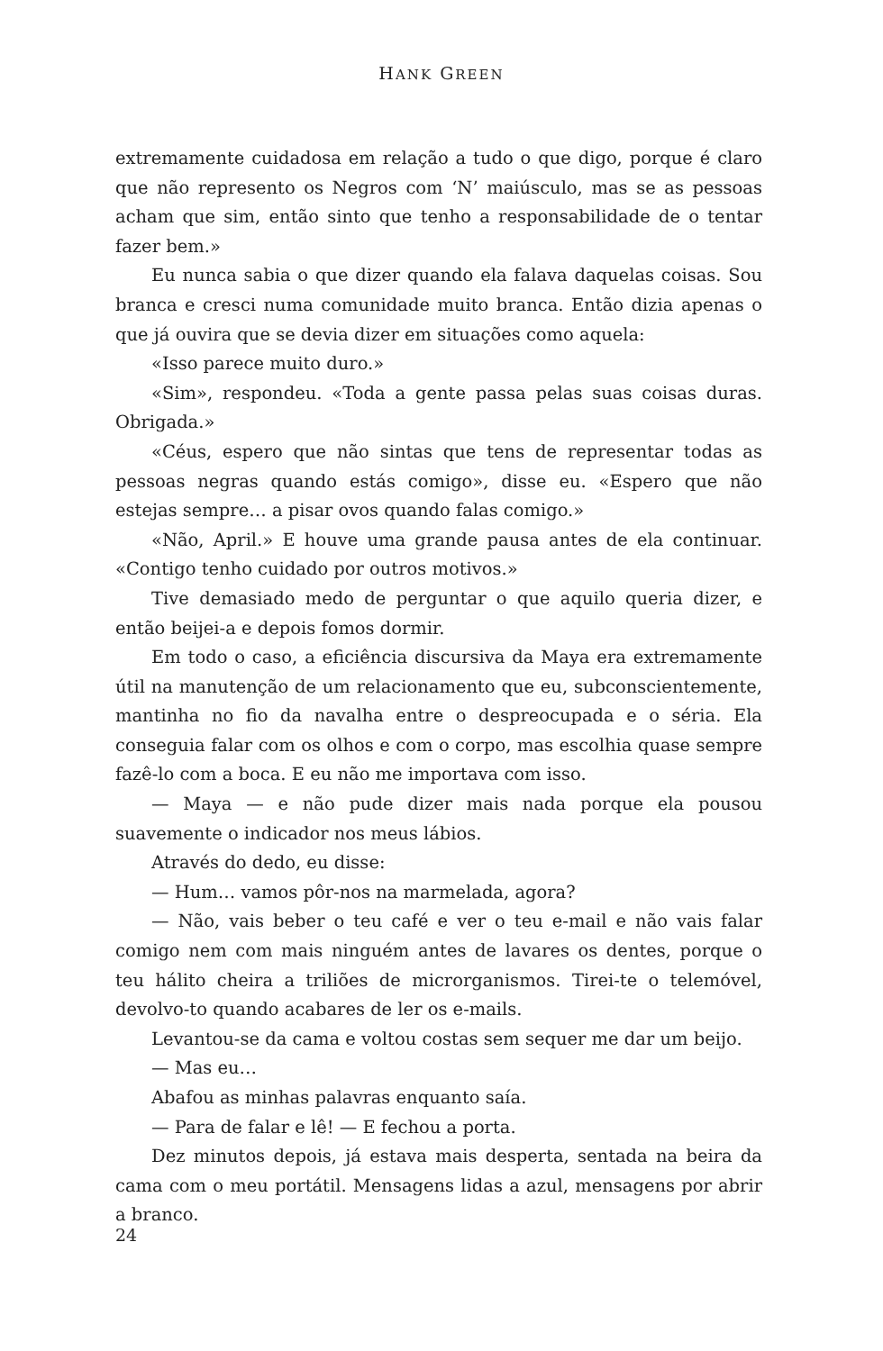HANK GREEN
extremamente cuidadosa em relação a tudo o que digo, porque é claro que não represento os Negros com ‘N’ maiúsculo, mas se as pessoas acham que sim, então sinto que tenho a responsabilidade de o tentar fazer bem.»
Eu nunca sabia o que dizer quando ela falava daquelas coisas. Sou branca e cresci numa comunidade muito branca. Então dizia apenas o que já ouvira que se devia dizer em situações como aquela:
«Isso parece muito duro.»
«Sim», respondeu. «Toda a gente passa pelas suas coisas duras. Obrigada.»
«Céus, espero que não sintas que tens de representar todas as pessoas negras quando estás comigo», disse eu. «Espero que não estejas sempre… a pisar ovos quando falas comigo.»
«Não, April.» E houve uma grande pausa antes de ela continuar. «Contigo tenho cuidado por outros motivos.»
Tive demasiado medo de perguntar o que aquilo queria dizer, e então beijei-a e depois fomos dormir.
Em todo o caso, a eficiência discursiva da Maya era extremamente útil na manutenção de um relacionamento que eu, subconscientemente, mantinha no fio da navalha entre o despreocupada e o séria. Ela conseguia falar com os olhos e com o corpo, mas escolhia quase sempre fazê-lo com a boca. E eu não me importava com isso.
— Maya — e não pude dizer mais nada porque ela pousou suavemente o indicador nos meus lábios.
Através do dedo, eu disse:
— Hum… vamos pôr-nos na marmelada, agora?
— Não, vais beber o teu café e ver o teu e-mail e não vais falar comigo nem com mais ninguém antes de lavares os dentes, porque o teu hálito cheira a triliões de microrganismos. Tirei-te o telemóvel, devolvo-to quando acabares de ler os e-mails.
Levantou-se da cama e voltou costas sem sequer me dar um beijo.
— Mas eu…
Abafou as minhas palavras enquanto saía.
— Para de falar e lê! — E fechou a porta.
Dez minutos depois, já estava mais desperta, sentada na beira da cama com o meu portátil. Mensagens lidas a azul, mensagens por abrir a branco.
24